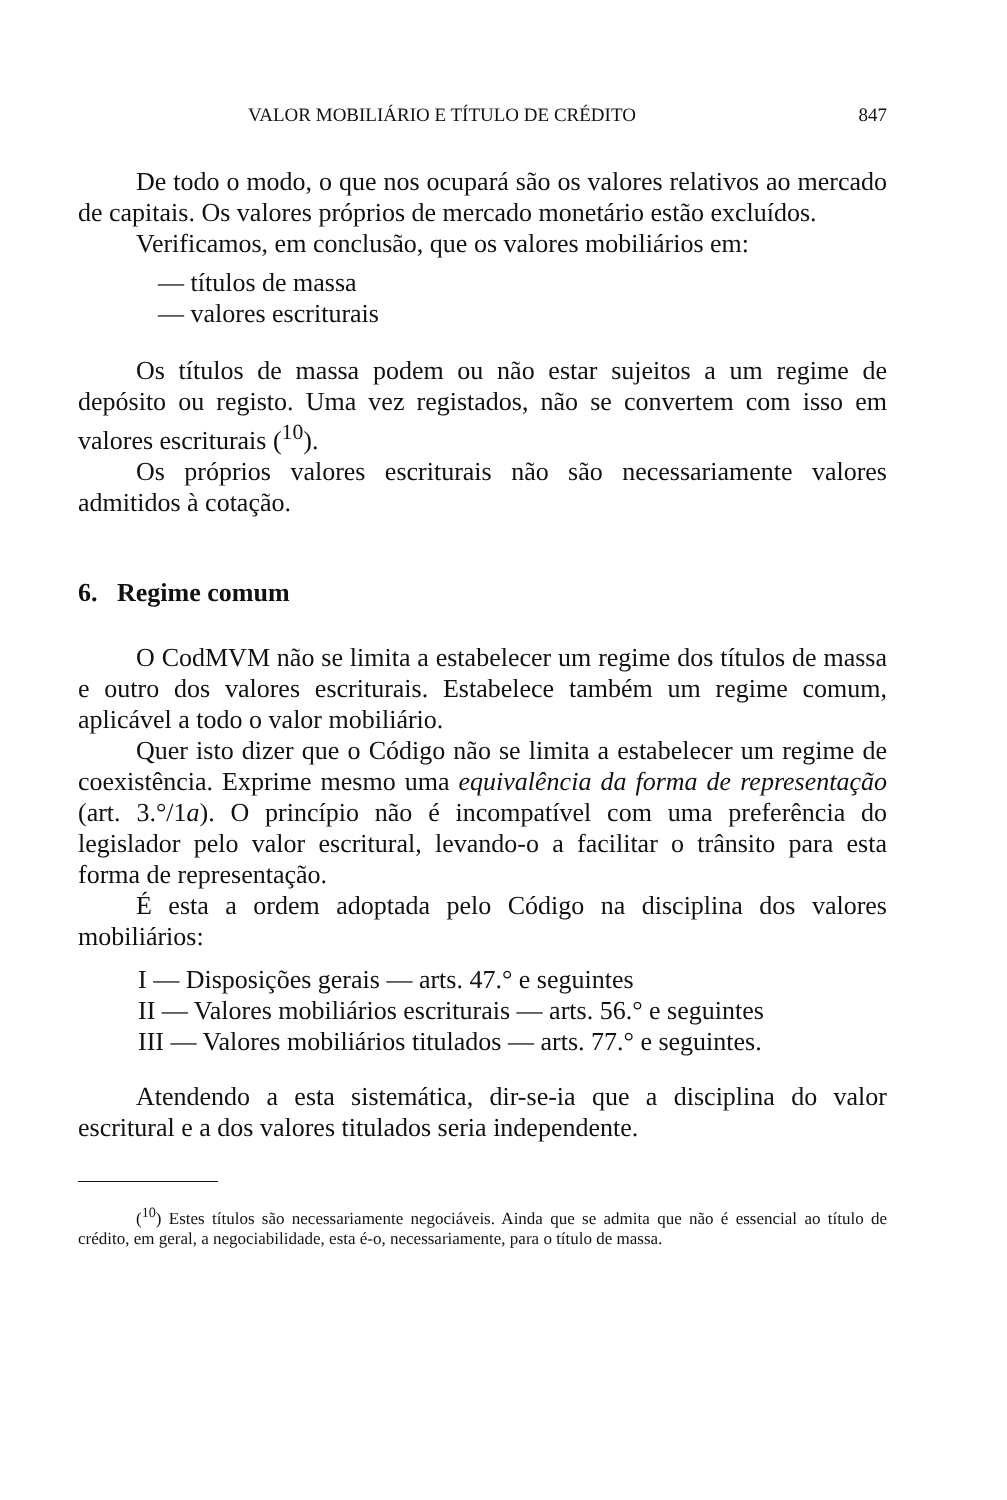VALOR MOBILIÁRIO E TÍTULO DE CRÉDITO 847
De todo o modo, o que nos ocupará são os valores relativos ao mercado de capitais. Os valores próprios de mercado monetário estão excluídos.
Verificamos, em conclusão, que os valores mobiliários em:
— títulos de massa
— valores escriturais
Os títulos de massa podem ou não estar sujeitos a um regime de depósito ou registo. Uma vez registados, não se convertem com isso em valores escriturais (<sup>10</sup>).
Os próprios valores escriturais não são necessariamente valores admitidos à cotação.
6. Regime comum
O CodMVM não se limita a estabelecer um regime dos títulos de massa e outro dos valores escriturais. Estabelece também um regime comum, aplicável a todo o valor mobiliário.
Quer isto dizer que o Código não se limita a estabelecer um regime de coexistência. Exprime mesmo uma equivalência da forma de representação (art. 3.°/1a). O princípio não é incompatível com uma preferência do legislador pelo valor escritural, levando-o a facilitar o trânsito para esta forma de representação.
É esta a ordem adoptada pelo Código na disciplina dos valores mobiliários:
I — Disposições gerais — arts. 47.° e seguintes
II — Valores mobiliários escriturais — arts. 56.° e seguintes
III — Valores mobiliários titulados — arts. 77.° e seguintes.
Atendendo a esta sistemática, dir-se-ia que a disciplina do valor escritural e a dos valores titulados seria independente.
(<sup>10</sup>) Estes títulos são necessariamente negociáveis. Ainda que se admita que não é essencial ao título de crédito, em geral, a negociabilidade, esta é-o, necessariamente, para o título de massa.